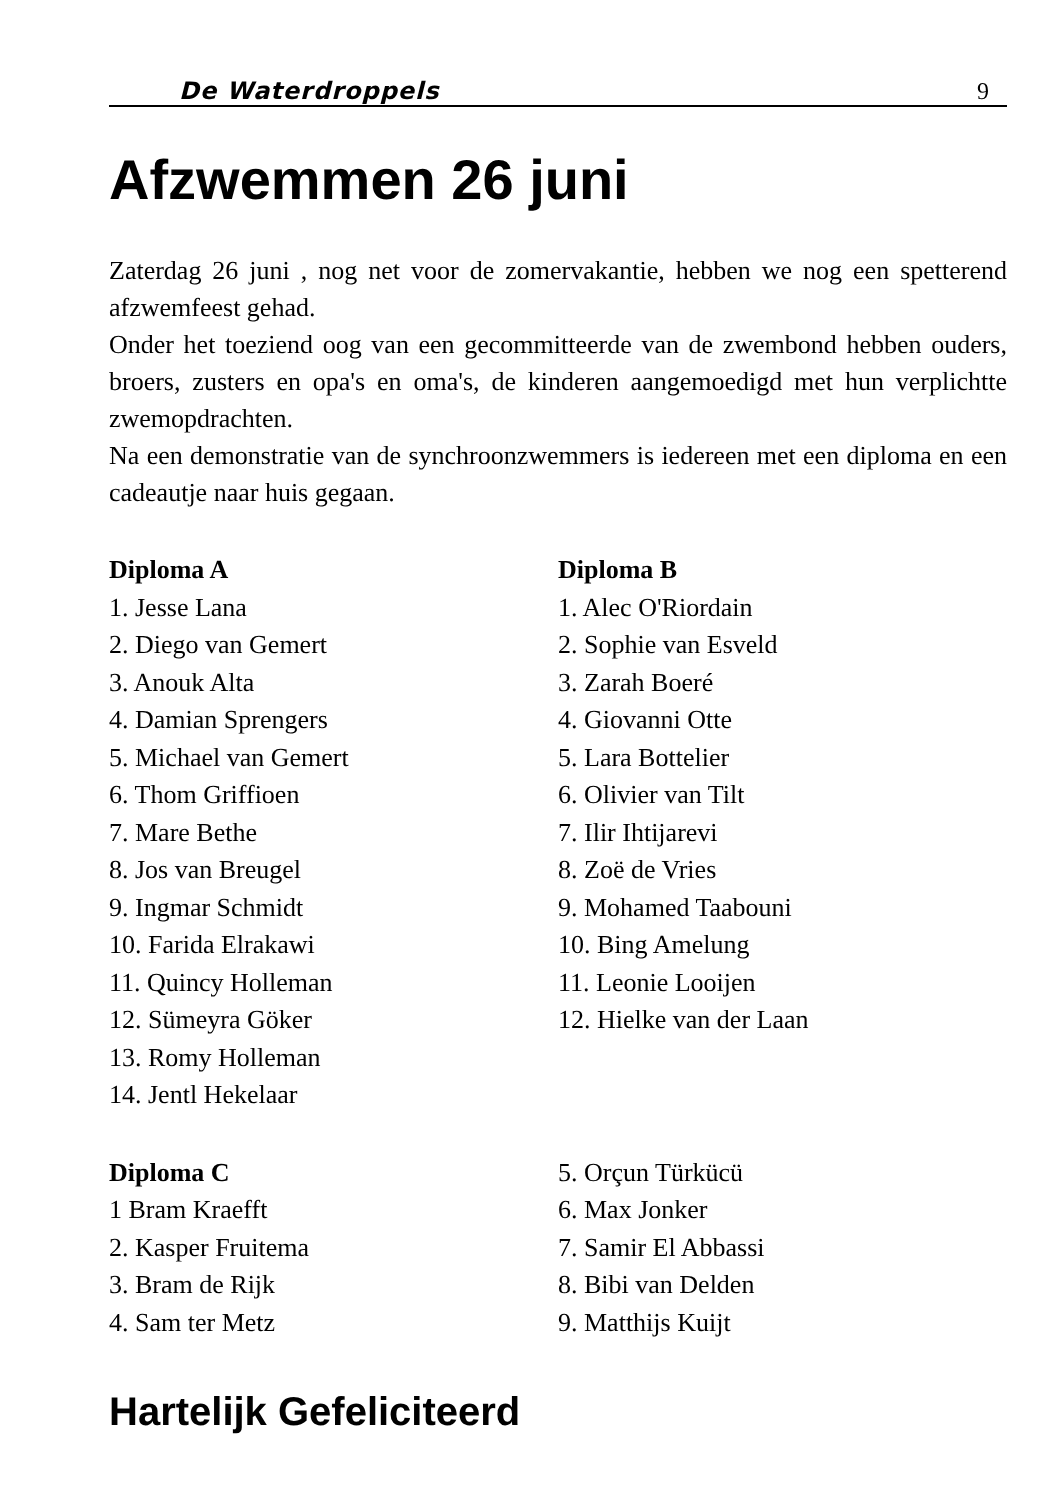De Waterdroppels 9
Afzwemmen 26 juni
Zaterdag 26 juni , nog net voor de zomervakantie, hebben we nog een spetterend afzwemfeest gehad.
Onder het toeziend oog van een gecommitteerde van de zwembond hebben ouders, broers, zusters en opa's en oma's, de kinderen aangemoedigd met hun verplichtte zwemopdrachten.
Na een demonstratie van de synchroonzwemmers is iedereen met een diploma en een cadeautje naar huis gegaan.
Diploma A
1. Jesse Lana
2. Diego van Gemert
3. Anouk Alta
4. Damian Sprengers
5. Michael van Gemert
6. Thom Griffioen
7. Mare Bethe
8. Jos van Breugel
9. Ingmar Schmidt
10. Farida Elrakawi
11. Quincy Holleman
12. Sümeyra Göker
13. Romy Holleman
14. Jentl Hekelaar
Diploma B
1. Alec O'Riordain
2. Sophie van Esveld
3. Zarah Boeré
4. Giovanni Otte
5. Lara Bottelier
6. Olivier van Tilt
7. Ilir Ihtijarevi
8. Zoë de Vries
9. Mohamed Taabouni
10. Bing Amelung
11. Leonie Looijen
12. Hielke van der Laan
Diploma C
1 Bram Kraefft
2. Kasper Fruitema
3. Bram de Rijk
4. Sam ter Metz
5. Orçun Türkücü
6. Max Jonker
7. Samir El Abbassi
8. Bibi van Delden
9. Matthijs Kuijt
Hartelijk Gefeliciteerd